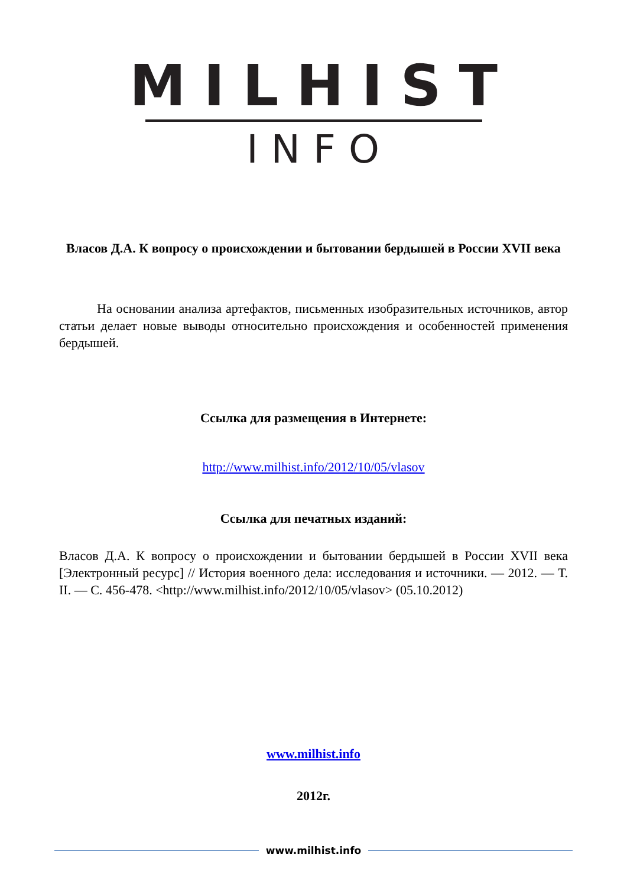MILHIST
INFO
Власов Д.А. К вопросу о происхождении и бытовании бердышей в России XVII века
На основании анализа артефактов, письменных изобразительных источников, автор статьи делает новые выводы относительно происхождения и особенностей применения бердышей.
Ссылка для размещения в Интернете:
http://www.milhist.info/2012/10/05/vlasov
Ссылка для печатных изданий:
Власов Д.А. К вопросу о происхождении и бытовании бердышей в России XVII века [Электронный ресурс] // История военного дела: исследования и источники. — 2012. — Т. II. — С. 456-478. <http://www.milhist.info/2012/10/05/vlasov> (05.10.2012)
www.milhist.info
2012г.
www.milhist.info